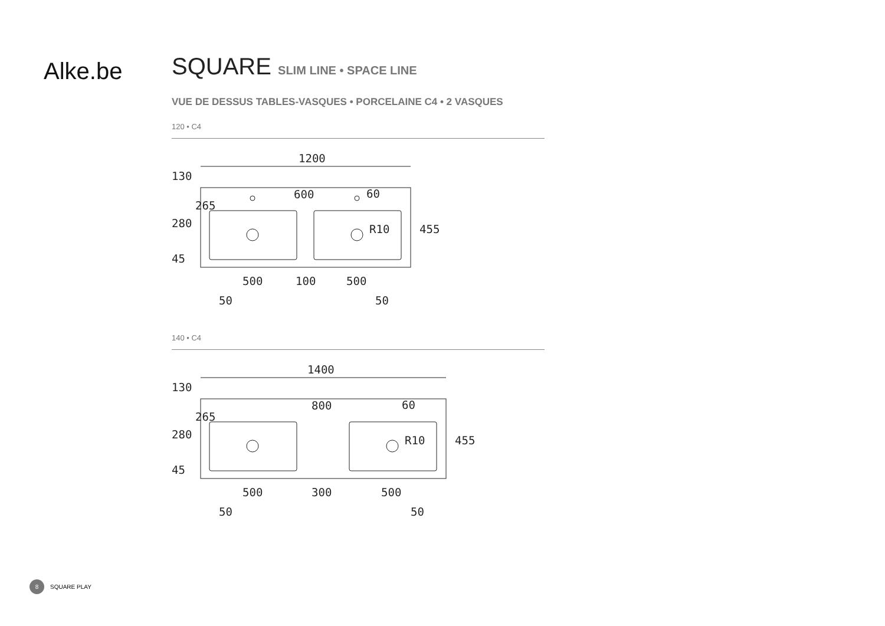Alke.be
SQUARE SLIM LINE • SPACE LINE
VUE DE DESSUS TABLES-VASQUES • PORCELAINE C4 • 2 VASQUES
120 • C4
1200
600
500
100
500
50
50
455
130
280
45
265
R10
60
140 • C4
1400
800
500
300
500
50
50
455
130
280
45
265
R10
60
8 SQUARE PLAY